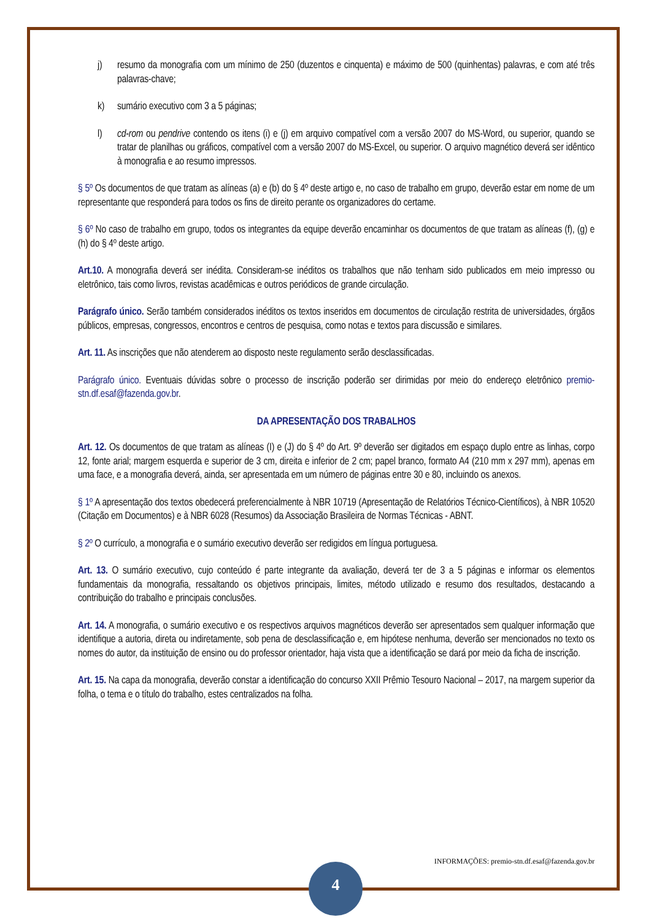j) resumo da monografia com um mínimo de 250 (duzentos e cinquenta) e máximo de 500 (quinhentas) palavras, e com até três palavras-chave;
k) sumário executivo com 3 a 5 páginas;
l) cd-rom ou pendrive contendo os itens (i) e (j) em arquivo compatível com a versão 2007 do MS-Word, ou superior, quando se tratar de planilhas ou gráficos, compatível com a versão 2007 do MS-Excel, ou superior. O arquivo magnético deverá ser idêntico à monografia e ao resumo impressos.
§ 5º Os documentos de que tratam as alíneas (a) e (b) do § 4º deste artigo e, no caso de trabalho em grupo, deverão estar em nome de um representante que responderá para todos os fins de direito perante os organizadores do certame.
§ 6º No caso de trabalho em grupo, todos os integrantes da equipe deverão encaminhar os documentos de que tratam as alíneas (f), (g) e (h) do § 4º deste artigo.
Art.10. A monografia deverá ser inédita. Consideram-se inéditos os trabalhos que não tenham sido publicados em meio impresso ou eletrônico, tais como livros, revistas acadêmicas e outros periódicos de grande circulação.
Parágrafo único. Serão também considerados inéditos os textos inseridos em documentos de circulação restrita de universidades, órgãos públicos, empresas, congressos, encontros e centros de pesquisa, como notas e textos para discussão e similares.
Art. 11. As inscrições que não atenderem ao disposto neste regulamento serão desclassificadas.
Parágrafo único. Eventuais dúvidas sobre o processo de inscrição poderão ser dirimidas por meio do endereço eletrônico premio-stn.df.esaf@fazenda.gov.br.
DA APRESENTAÇÃO DOS TRABALHOS
Art. 12. Os documentos de que tratam as alíneas (I) e (J) do § 4º do Art. 9º deverão ser digitados em espaço duplo entre as linhas, corpo 12, fonte arial; margem esquerda e superior de 3 cm, direita e inferior de 2 cm; papel branco, formato A4 (210 mm x 297 mm), apenas em uma face, e a monografia deverá, ainda, ser apresentada em um número de páginas entre 30 e 80, incluindo os anexos.
§ 1º A apresentação dos textos obedecerá preferencialmente à NBR 10719 (Apresentação de Relatórios Técnico-Científicos), à NBR 10520 (Citação em Documentos) e à NBR 6028 (Resumos) da Associação Brasileira de Normas Técnicas - ABNT.
§ 2º O currículo, a monografia e o sumário executivo deverão ser redigidos em língua portuguesa.
Art. 13. O sumário executivo, cujo conteúdo é parte integrante da avaliação, deverá ter de 3 a 5 páginas e informar os elementos fundamentais da monografia, ressaltando os objetivos principais, limites, método utilizado e resumo dos resultados, destacando a contribuição do trabalho e principais conclusões.
Art. 14. A monografia, o sumário executivo e os respectivos arquivos magnéticos deverão ser apresentados sem qualquer informação que identifique a autoria, direta ou indiretamente, sob pena de desclassificação e, em hipótese nenhuma, deverão ser mencionados no texto os nomes do autor, da instituição de ensino ou do professor orientador, haja vista que a identificação se dará por meio da ficha de inscrição.
Art. 15. Na capa da monografia, deverão constar a identificação do concurso XXII Prêmio Tesouro Nacional – 2017, na margem superior da folha, o tema e o título do trabalho, estes centralizados na folha.
INFORMAÇÕES: premio-stn.df.esaf@fazenda.gov.br
4